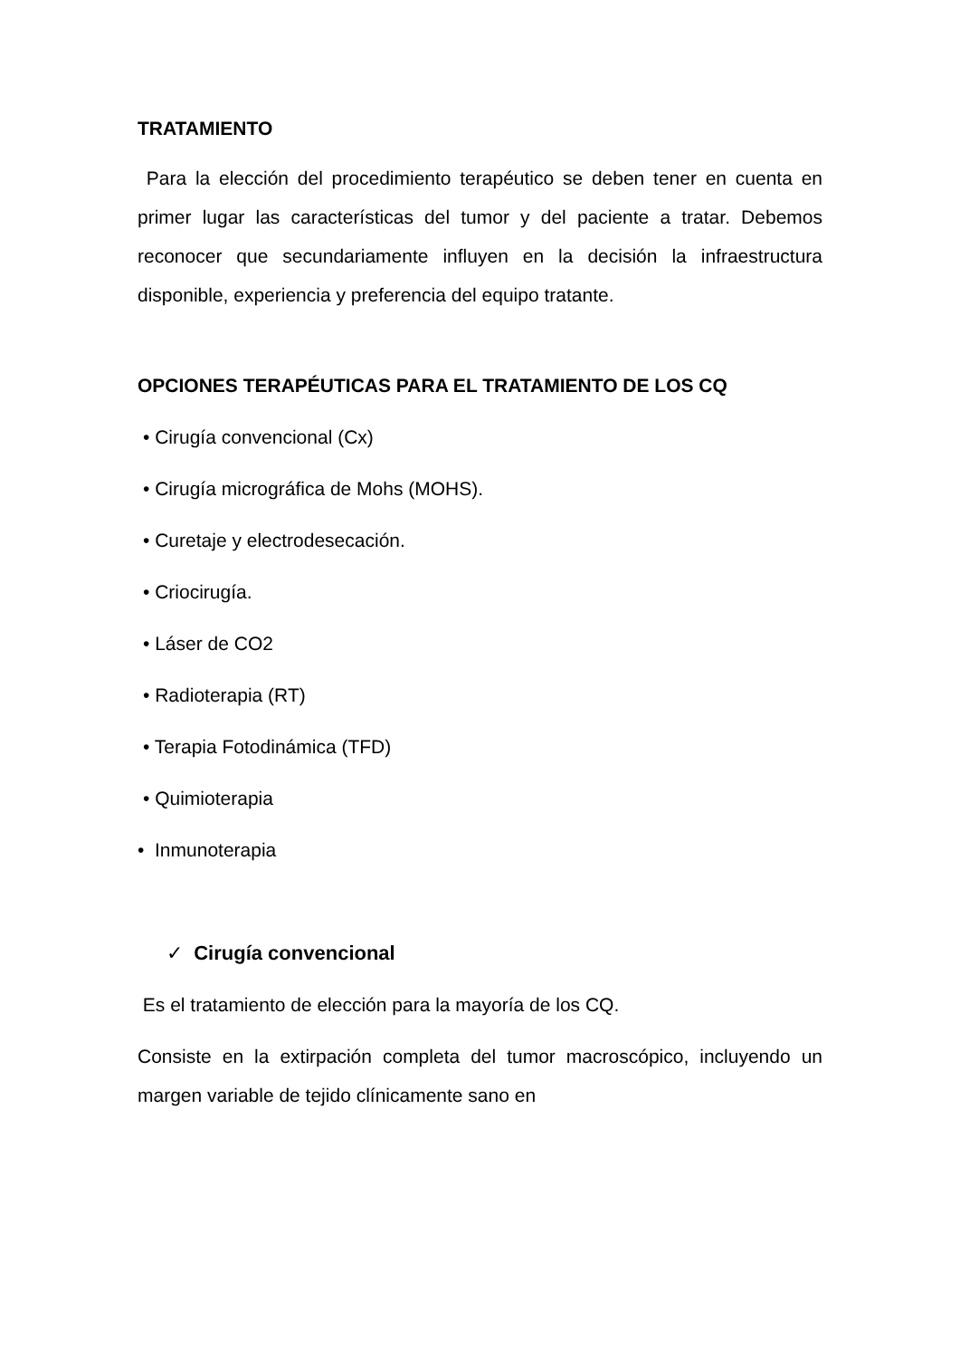TRATAMIENTO
Para la elección del procedimiento terapéutico se deben tener en cuenta en primer lugar las características del tumor y del paciente a tratar. Debemos reconocer que secundariamente influyen en la decisión la infraestructura disponible, experiencia y preferencia del equipo tratante.
OPCIONES TERAPÉUTICAS PARA EL TRATAMIENTO DE LOS CQ
• Cirugía convencional (Cx)
• Cirugía micrográfica de Mohs (MOHS).
• Curetaje y electrodesecación.
• Criocirugía.
• Láser de CO2
• Radioterapia (RT)
• Terapia Fotodinámica (TFD)
• Quimioterapia
• Inmunoterapia
✓ Cirugía convencional
Es el tratamiento de elección para la mayoría de los CQ.
Consiste en la extirpación completa del tumor macroscópico, incluyendo un margen variable de tejido clínicamente sano en